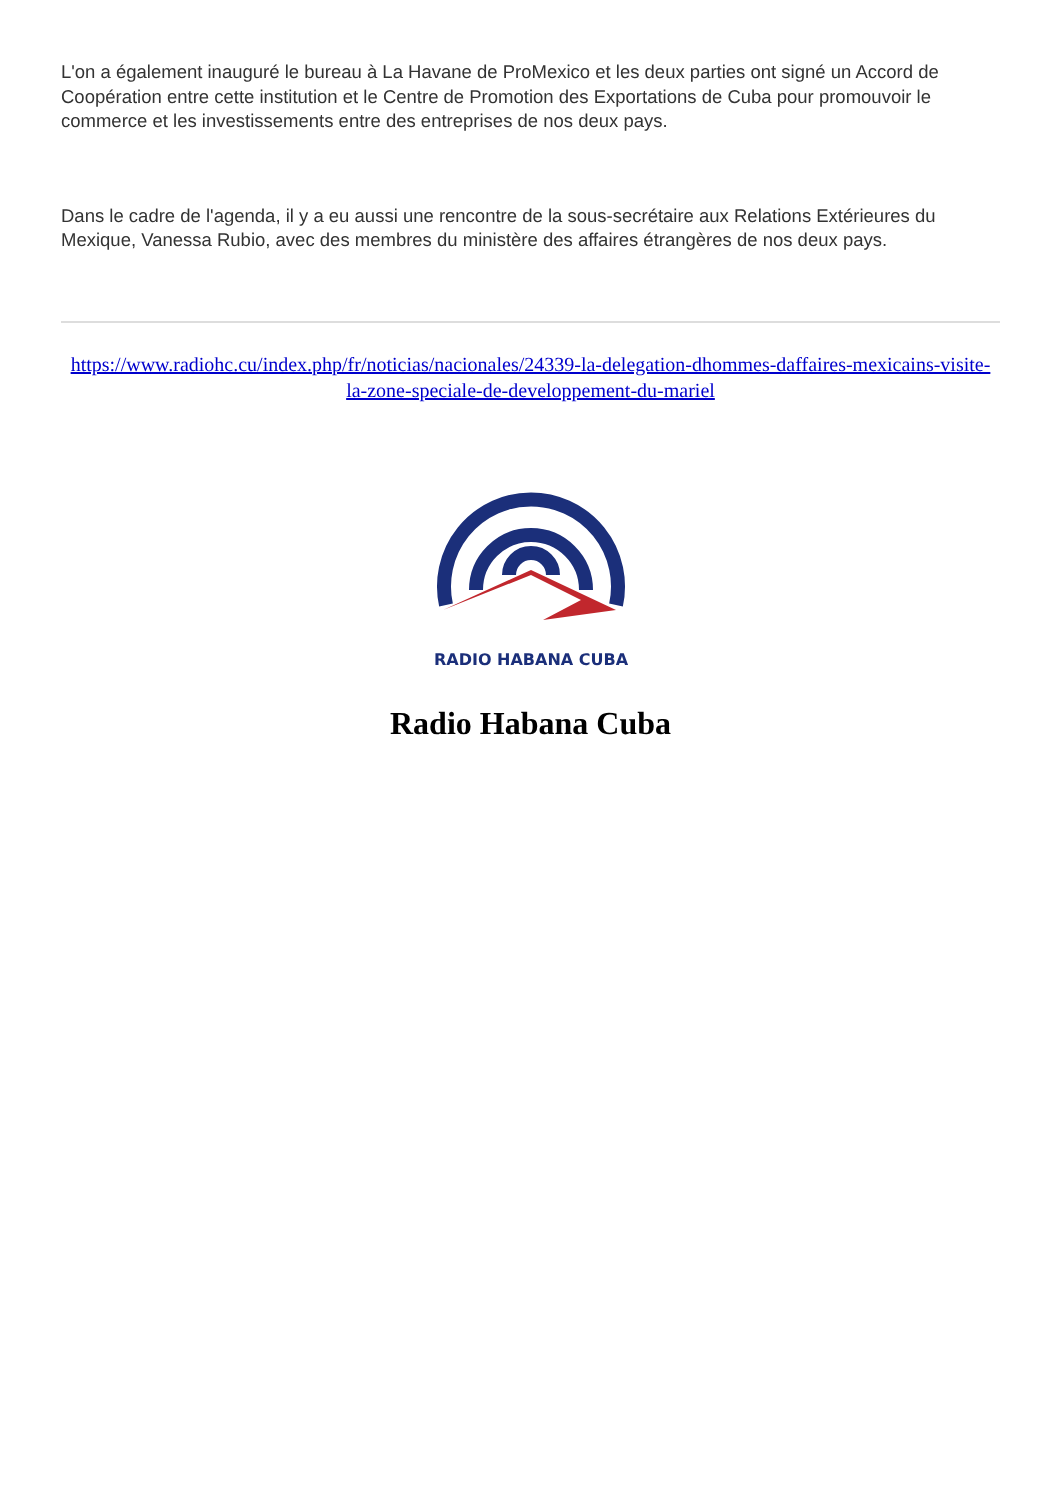L'on a également inauguré le bureau à La Havane de ProMexico et les deux parties ont signé un Accord de Coopération entre cette institution et le Centre de Promotion des Exportations de Cuba pour promouvoir le commerce et les investissements entre des entreprises de nos deux pays.
Dans le cadre de l'agenda, il y a eu aussi une rencontre de la sous-secrétaire aux Relations Extérieures du Mexique, Vanessa Rubio, avec des membres du ministère des affaires étrangères de nos deux pays.
https://www.radiohc.cu/index.php/fr/noticias/nacionales/24339-la-delegation-dhommes-daffaires-mexicains-visite-la-zone-speciale-de-developpement-du-mariel
RADIO HABANA CUBA
Radio Habana Cuba